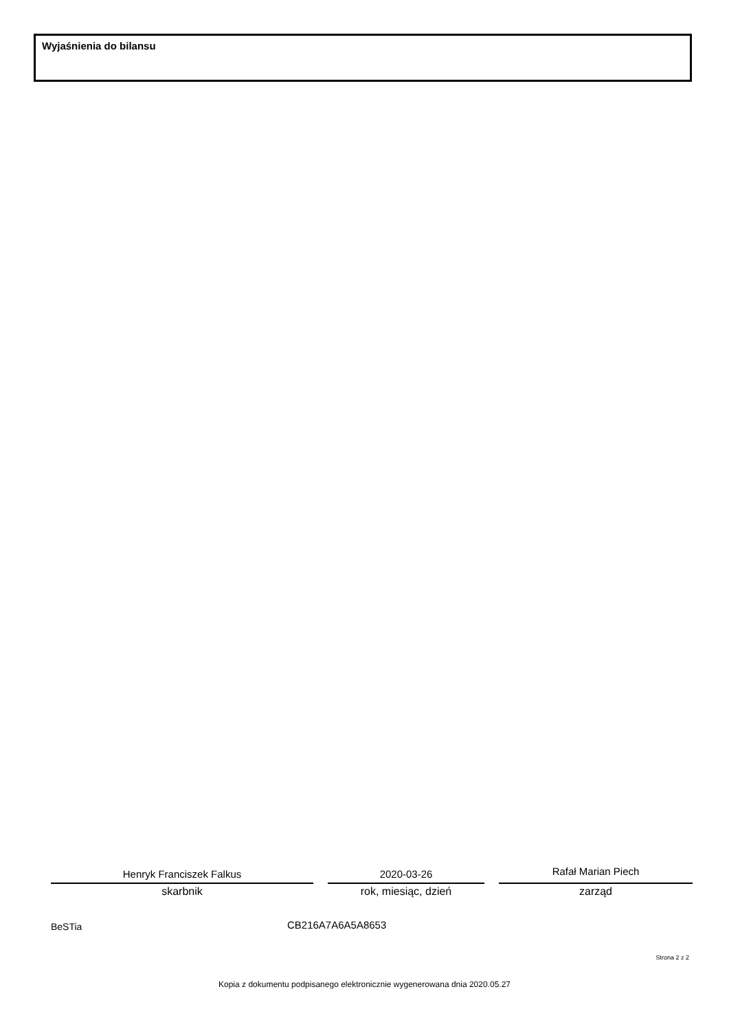Wyjaśnienia do bilansu
Henryk Franciszek Falkus
skarbnik
2020-03-26
rok, miesiąc, dzień
Rafał Marian Piech
zarząd
BeSTia CB216A7A6A5A8653
Strona 2 z 2
Kopia z dokumentu podpisanego elektronicznie wygenerowana dnia 2020.05.27